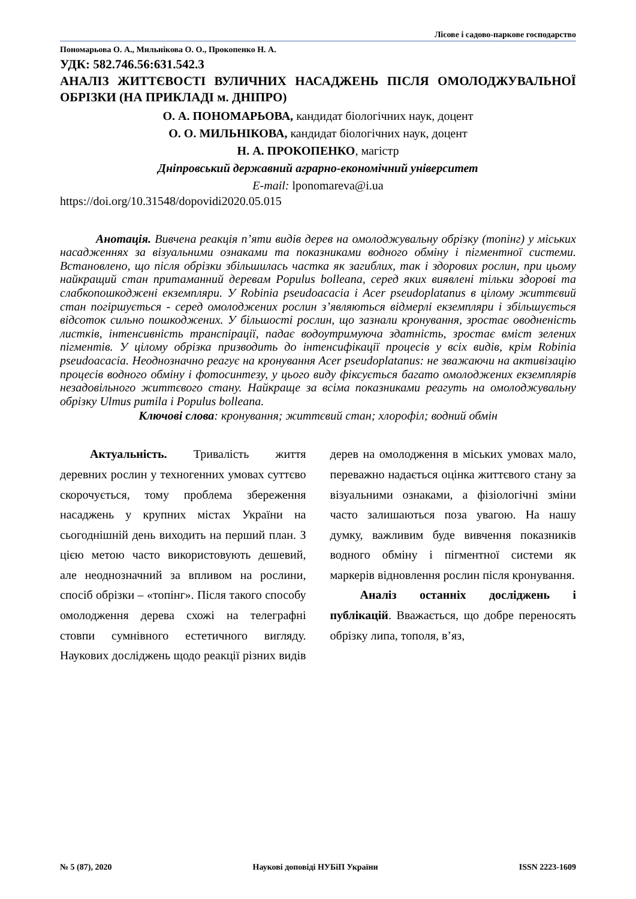Лісове і садово-паркове господарство
Пономарьова О. А., Мильнікова О. О., Прокопенко Н. А.
УДК: 582.746.56:631.542.3
АНАЛІЗ ЖИТТЄВОСТІ ВУЛИЧНИХ НАСАДЖЕНЬ ПІСЛЯ ОМОЛОДЖУВАЛЬНОЇ ОБРІЗКИ (НА ПРИКЛАДІ м. ДНІПРО)
О. А. ПОНОМАРЬОВА, кандидат біологічних наук, доцент
О. О. МИЛЬНІКОВА, кандидат біологічних наук, доцент
Н. А. ПРОКОПЕНКО, магістр
Дніпровський державний аграрно-економічний університет
E-mail: lponomareva@i.ua
https://doi.org/10.31548/dopovidi2020.05.015
Анотація. Вивчена реакція п’яти видів дерев на омолоджувальну обрізку (топінг) у міських насадженнях за візуальними ознаками та показниками водного обміну і пігментної системи. Встановлено, що після обрізки збільшилась частка як загиблих, так і здорових рослин, при цьому найкращий стан притаманний деревам Populus bolleana, серед яких виявлені тільки здорові та слабкопошкоджені екземпляри. У Robinia pseudoacacia і Acer pseudoplatanus в цілому життєвий стан погіршується - серед омолоджених рослин з’являються відмерлі екземпляри і збільшується відсоток сильно пошкоджених. У більшості рослин, що зазнали кронування, зростає оводненість листків, інтенсивність транспірації, падає водоутримуюча здатність, зростає вміст зелених пігментів. У цілому обрізка призводить до інтенсифікації процесів у всіх видів, крім Robinia pseudoacacia. Неоднозначно реагує на кронування Acer pseudoplatanus: не зважаючи на активізацію процесів водного обміну і фотосинтезу, у цього виду фіксується багато омолоджених екземплярів незадовільного життєвого стану. Найкраще за всіма показниками реагуть на омолоджувальну обрізку Ulmus pumila і Populus bolleana.
Ключові слова: кронування; життєвий стан; хлорофіл; водний обмін
Актуальність. Тривалість життя деревних рослин у техногенних умовах суттєво скорочується, тому проблема збереження насаджень у крупних містах України на сьогоднішній день виходить на перший план. З цією метою часто використовують дешевий, але неоднозначний за впливом на рослини, спосіб обрізки – «топінг». Після такого способу омолодження дерева схожі на телеграфні стовпи сумнівного естетичного вигляду. Наукових досліджень щодо реакції різних видів дерев на омолодження в міських умовах мало, переважно надається оцінка життєвого стану за візуальними ознаками, а фізіологічні зміни часто залишаються поза увагою. На нашу думку, важливим буде вивчення показників водного обміну і пігментної системи як маркерів відновлення рослин після кронування.
Аналіз останніх досліджень і публікацій. Вважається, що добре переносять обрізку липа, тополя, в’яз,
№ 5 (87), 2020 Наукові доповіді НУБіП України ISSN 2223-1609